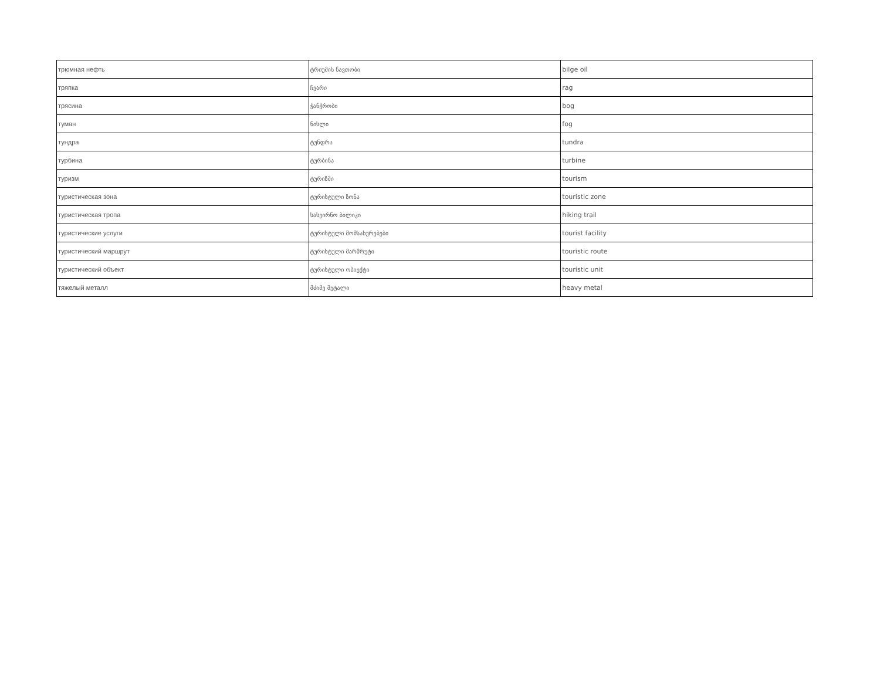| трюмная нефть | ტრიუმის ნავთობი | bilge oil |
| тряпка | ჩვარი | rag |
| трясина | ჭანჭრობი | bog |
| туман | ნისლი | fog |
| тундра | ტუნდრა | tundra |
| турбина | ტურბინა | turbine |
| туризм | ტურიზმი | tourism |
| туристическая зона | ტურისტული ზონა | touristic zone |
| туристическая тропа | სასეირნო ბილიკი | hiking trail |
| туристические услуги | ტურისტული მომსახურებები | tourist facility |
| туристический маршрут | ტურისტული მარშრუტი | touristic route |
| туристический объект | ტურისტული ობიექტი | touristic unit |
| тяжелый металл | მძიმე მეტალი | heavy metal |